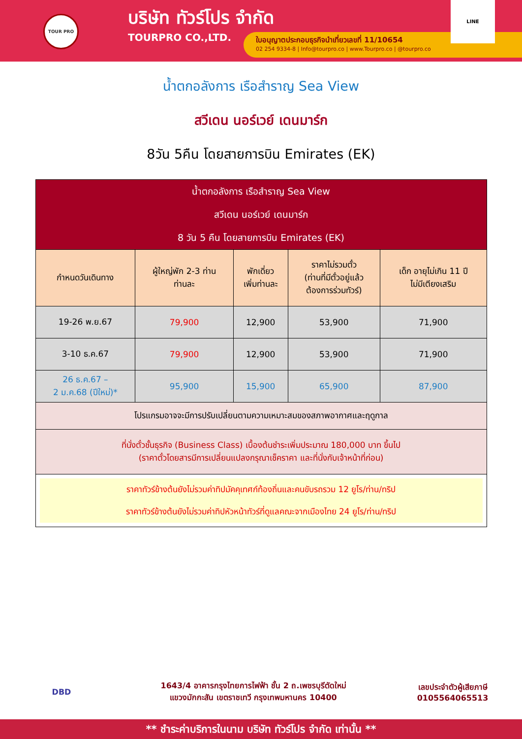TOUR PRO
บริษัท ทัวร์โปร จำกัด
TOURPRO CO.,LTD.
ใบอนุญาตประกอบธุรกิจนำเที่ยวเลขที่ 11/10654
02 254 9334-8 | Info@tourpro.co | www.Tourpro.co | @tourpro.co
LINE
น้ำตกอลังการ เรือสำราญ Sea View
สวีเดน นอร์เวย์ เดนมาร์ก
8วัน 5คืน โดยสายการบิน Emirates (EK)
| น้ำตกอลังการ เรือสำราญ Sea View สวีเดน นอร์เวย์ เดนมาร์ก 8 วัน 5 คืน โดยสายการบิน Emirates (EK) | | | | |
| --- | --- | --- | --- | --- |
| กำหนดวันเดินทาง | ผู้ใหญ่พัก 2-3 ท่าน ท่านละ | พักเดี่ยว เพิ่มท่านละ | ราคาไม่รวมตั๋ว (ท่านที่มีตั๋วอยู่แล้ว ต้องการร่วมทัวร์) | เด็ก อายุไม่เกิน 11 ปี ไม่มีเตียงเสริม |
| 19-26 พ.ย.67 | 79,900 | 12,900 | 53,900 | 71,900 |
| 3-10 ธ.ค.67 | 79,900 | 12,900 | 53,900 | 71,900 |
| 26 ธ.ค.67 – 2 ม.ค.68 (ปีใหม่)* | 95,900 | 15,900 | 65,900 | 87,900 |
| โปรแกรมอาจจะมีการปรับเปลี่ยนตามความเหมาะสมของสภาพอากาศและฤดูกาล | | | | |
| ที่นั่งตั๋วชั้นธุรกิจ (Business Class) เบื้องต้นชำระเพิ่มประมาณ 180,000 บาท ขึ้นไป (ราคาตั๋วโดยสารมีการเปลี่ยนแปลงกรุณาเช็คราคา และที่นั่งกับเจ้าหน้าที่ก่อน) | | | | |
| ราคาทัวร์ข้างต้นยังไม่รวมค่าทิปมัคคุเทศก์ท้องถิ่นและคนขับรถรวม 12 ยูโร/ท่าน/ทริป ราคาทัวร์ข้างต้นยังไม่รวมค่าทิปหัวหน้าทัวร์ที่ดูแลคณะจากเมืองไทย 24 ยูโร/ท่าน/ทริป | | | | |
DBD
1643/4 อาคารกรุงไทยการไฟฟ้า ชั้น 2 ถ.เพชรบุรีตัดใหม่
แขวงมักกะสัน เขตราชเทวี กรุงเทพมหานคร 10400
เลขประจำตัวผู้เสียภาษี
0105564065513
** ชำระค่าบริการในนาม บริษัท ทัวร์โปร จำกัด เท่านั้น **